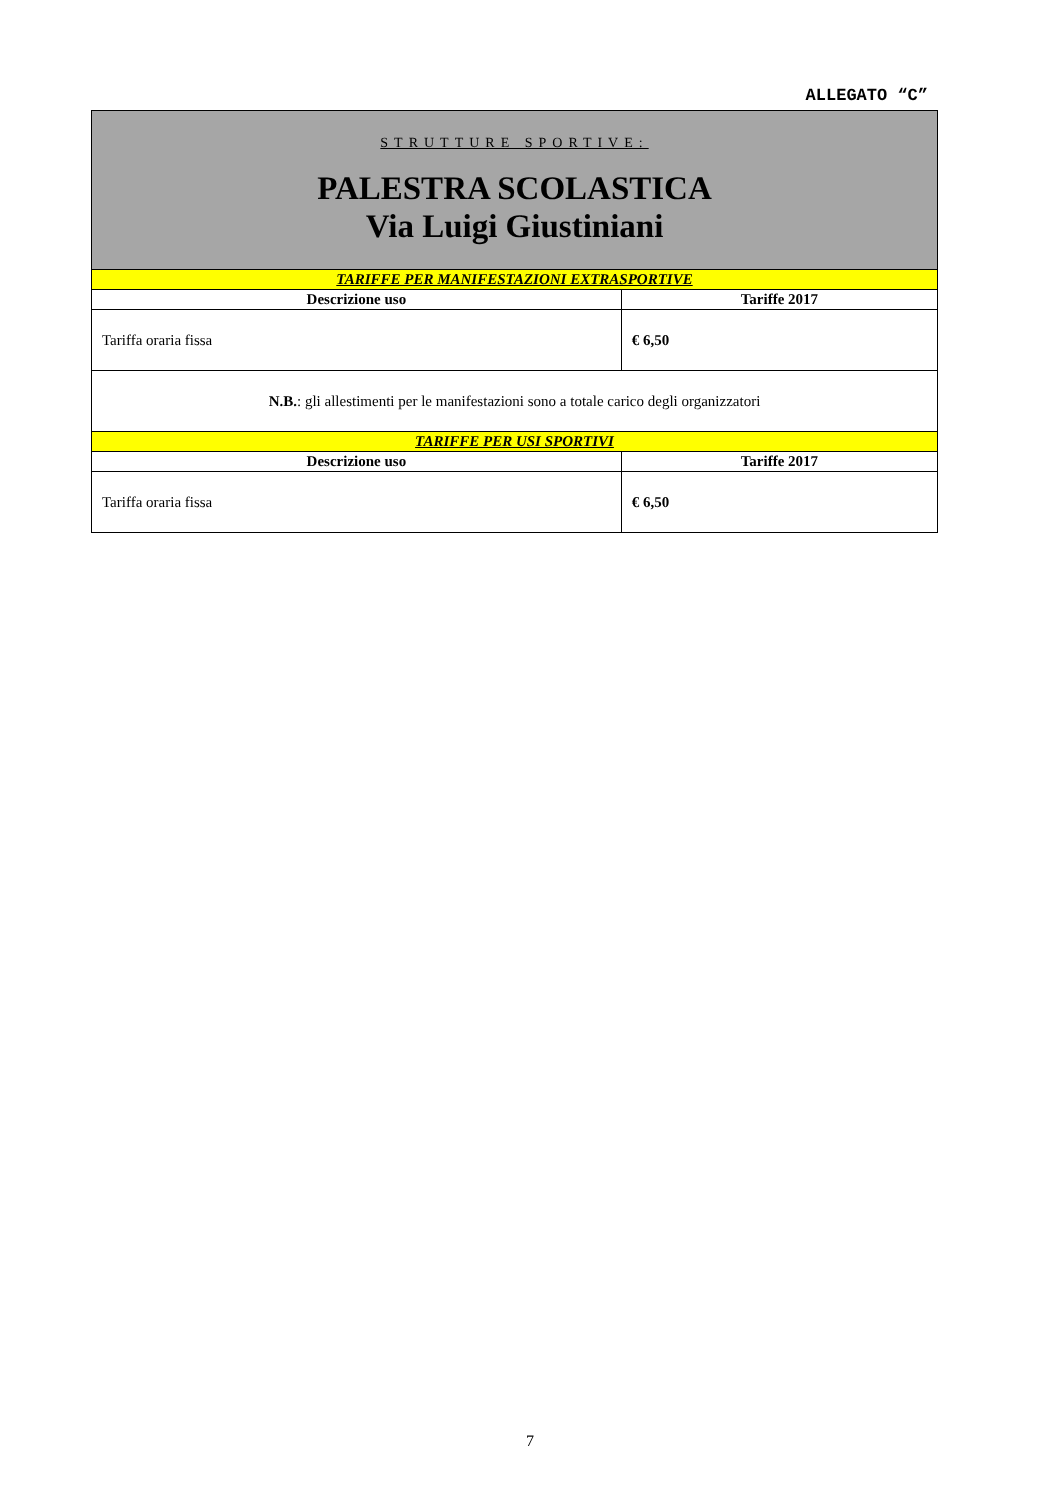ALLEGATO “C”
| STRUTTURE SPORTIVE: PALESTRA SCOLASTICA Via Luigi Giustiniani | |
| TARIFFE PER MANIFESTAZIONI EXTRASPORTIVE | |
| Descrizione uso | Tariffe 2017 |
| Tariffa oraria fissa | € 6,50 |
| N.B. : gli allestimenti per le manifestazioni sono a totale carico degli organizzatori | |
| TARIFFE PER USI SPORTIVI | |
| Descrizione uso | Tariffe 2017 |
| Tariffa oraria fissa | € 6,50 |
7